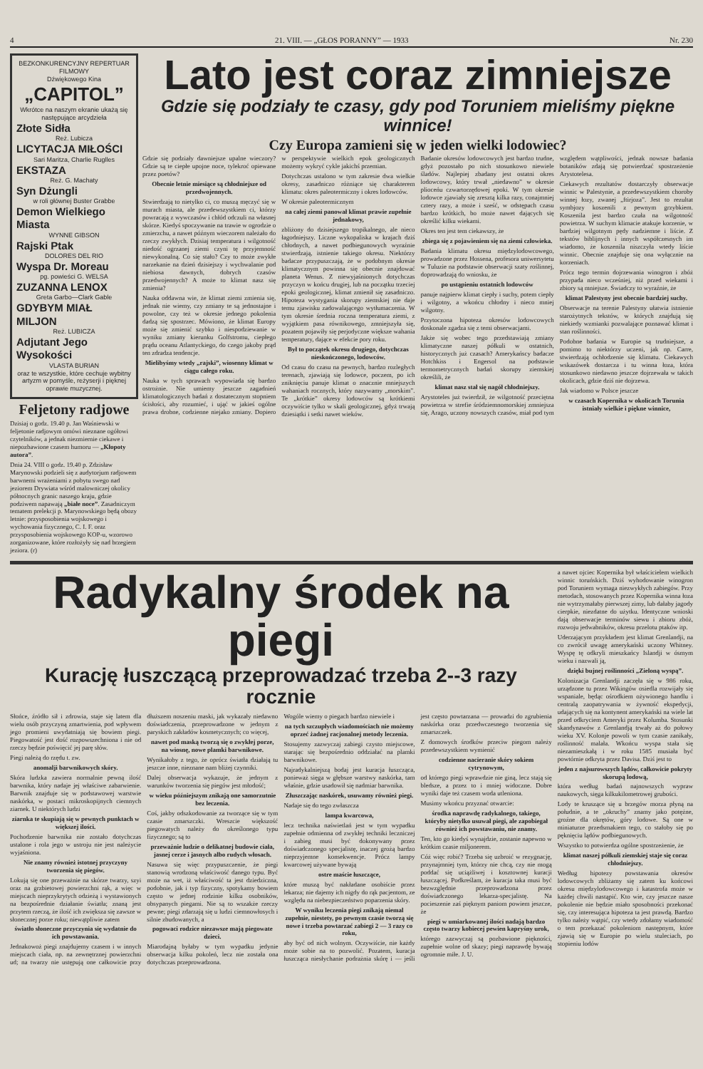4 21. VIII. — „GŁOS PORANNY” — 1933 Nr. 230
BEZKONKURENCYJNY REPERTUAR FILMOWY
Dźwiękowego Kina
„CAPITOL”
Wkrótce na naszym ekranie ukażą się następujące arcydzieła
Złote Sidła
Reż. Lubicza
LICYTACJA MIŁOŚCI
Sari Maritza, Charlie Ruglles
EKSTAZA
Reż. G. Machaty
Syn Dżungli
w roli głównej Buster Grabbe
Demon Wielkiego Miasta
WYNNE GIBSON
Rajski Ptak
DOLORES DEL RIO
Wyspa Dr. Moreau
pg. powieści G. WELSA
ZUZANNA LENOX
Greta Garbo—Clark Gable
GDYBYM MIAŁ MILJON
Reż. LUBICZA
Adjutant Jego Wysokości
VLASTA BURIAN
oraz te wszystkie, które cechuje wybitny artyzm w pomyśle, reżyserji i pięknej oprawie muzycznej.
Feljetony radjowe
Dzisiaj o godz. 19.40 p. Jan Waśniewski w feljetonie radjowym omówi nieznane ogółowi czytelników, a jednak niezmiernie ciekawe i niepozbawione czasem humoru — „Kłopoty autora”.
Dnia 24. VIII o godz. 19.40 p. Zdzisław Marynowski podzieli się z audytorjum radjowem barwnemi wrażeniami z pobytu swego nad jeziorem Drywiata wśród malowniczej okolicy północnych granic naszego kraju, gdzie podziwem napawają „białe noce”. Zasadniczym tematem prelekcji p. Marynowskiego będą obozy letnie: przysposobienia wojskowego i wychowania fizycznego, C. I. F. oraz przysposobienia wojskowego KOP-u, wzorowo zorganizowane, które rozłożyły się nad brzegiem jeziora. (r)
Lato jest coraz zimniejsze
Gdzie się podziały te czasy, gdy pod Toruniem mieliśmy piękne winnice!
Czy Europa zamieni się w jeden wielki lodowiec?
Gdzie się podziały dawniejsze upalne wieczory? Gdzie są te ciepłe upojne noce, tylekroć opiewane przez poetów?
Obecnie letnie miesiące są chłodniejsze od przedwojennych.
Stwierdzają to nietylko ci, co muszą męczyć się w murach miasta, ale przedewszystkiem ci, którzy powracają z wywczasów i chłód odczuli na własnej skórze. Kiedyś spoczywanie na trawie w ogrodzie o zmierzchu, a nawet późnym wieczorem należało do rzeczy zwykłych. Dzisiaj temperatura i wilgotność niedość ogrzanej ziemi czyni tę przyjemność niewykonalną. Co się stało? Czy to może zwykłe narzekanie na dzień dzisiejszy i wychwalanie pod niebiosa dawnych, dobrych czasów przedwojennych? A może to klimat nasz się zmienia?
Nauka oddawna wie, że klimat ziemi zmienia się, jednak nie wiemy, czy zmiany te są jednostajne i powolne, czy też w okresie jednego pokolenia dadzą się spostrzec. Mówiono, że klimat Europy może się zmienić szybko i niespodziewanie w wyniku zmiany kierunku Golfstromu, ciepłego prądu oceanu Atlantyckiego, do czego jakoby prąd ten zdradza tendencje.
Mielibyśmy wtedy „rajski”, wiosenny klimat w ciągu całego roku.
Nauka w tych sprawach wypowiada się bardzo ostrożnie. Nie umiemy jeszcze zagadnień klimatologicznych badań z dostatecznym stopniem ścisłości, aby rozumieć, i ująć w jakieś ogólne prawa drobne, codzienne niejako zmiany. Dopiero w perspektywie wielkich epok geologicznych możemy wykryć cykle jakichś przemian.
Dotychczas ustalono w tym zakresie dwa wielkie okresy, zasadniczo różniące się charakterem klimatu: okres paleotermiczny i okres lodowców.
W okresie paleotermicznym
na całej ziemi panował klimat prawie zupełnie jednakowy,
zbliżony do dzisiejszego tropikalnego, ale nieco łagodniejszy. Liczne wykopaliska w krajach dziś chłodnych, a nawet podbiegunowych wyraźnie stwierdzają, istnienie takiego okresu. Niektórzy badacze przypuszczają, że w podobnym okresie klimatycznym powinna się obecnie znajdować planeta Wenus. Z niewyjaśnionych dotychczas przyczyn w końcu drugiej, lub na początku trzeciej epoki geologicznej, klimat zmienił się zasadniczo. Hipoteza wystygania skorupy ziemskiej nie daje temu zjawisku zadowalającego wytłumaczenia. W tym okresie średnia roczna temperatura ziemi, z wyjątkiem pasa równikowego, zmniejszyła się, pozatem pojawiły się perjodyczne większe wahania temperatury, dające w efekcie pory roku.
Był to początek okresu drugiego, dotychczas nieskończonego, lodowców.
Od czasu do czasu na pewnych, bardzo rozległych terenach, zjawiają się lodowce, poczem, po ich zniknięciu panuje klimat o znacznie mniejszych wahaniach rocznych, który nazywamy „morskim”. Te „krótkie” okresy lodowców są krótkiemi oczywiście tylko w skali geologicznej, gdyż trwają dziesiątki i setki nawet wieków.
Badanie okresów lodowcowych jest bardzo trudne, gdyż pozostało po nich stosunkowo niewiele śladów. Najlepiej zbadany jest ostatni okres lodowcowy, który trwał „niedawno” w okresie plioceńu czwartorzędowej epoki. W tym okresie lodowce zjawiały się zresztą kilka razy, conajmniej cztery razy, a może i sześć, w odstępach czasu bardzo krótkich, bo może nawet dających się określić kilku wiekami.
Okres ten jest tem ciekawszy, że
zbiega się z pojawieniem się na ziemi człowieka.
Badania klimatu okresu międzylodowcowego, prowadzone przez Hossena, profesora uniwersytetu w Tuluzie na podstawie obserwacji szaty roślinnej, doprowadzają do wniosku, że
po ustąpieniu ostatnich lodowców
panuje najpierw klimat ciepły i suchy, potem ciepły i wilgotny, a wkońcu chłodny i nieco mniej wilgotny.
Przytoczona hipoteza okresów lodowcowych doskonale zgadza się z temi obserwacjami.
Jakże się wobec tego przedstawiają zmiany klimatyczne naszej półkuli w ostatnich, historycznych już czasach? Amerykańscy badacze Hotchkiss i Engersol na podstawie termometrycznych badań skorupy ziemskiej określili, że
klimat nasz stał się nagół chłodniejszy.
Arystoteles już twierdził, że wilgotność przeciętna powietrza w strefie śródziemnomorskiej zmniejsza się, Arago, uczony nowszych czasów, miał pod tym względem wątpliwości, jednak nowsze badania botaników zdają się potwierdzać spostrzeżenie Arystotelesa.
Ciekawych rezultatów dostarczyły obserwacje winnic w Palestynie, a przedewszystkiem choroby winnej łozy, zwanej „ftirjoza”. Jest to rezultat symbjozy koszenili z pewnym grzybkiem. Koszenila jest bardzo czuła na wilgotność powietrza. W suchym klimacie atakuje korzenie, w bardziej wilgotnym pędy nadziemne i liście. Z tekstów biblijnych i innych współczesnych im wiadomo, że koszenila niszczyła wtedy liście winnic. Obecnie znajduje się ona wyłącznie na korzeniach.
Prócz tego termin dojrzewania winogron i zbóż przypada nieco wcześniej, niż przed wiekami i zbiory są mniejsze. Świadczy to wyraźnie, że
klimat Palestyny jest obecnie bardziej suchy.
Obserwacje na terenie Palestyny ułatwia istnienie starożytnych tekstów, w których znajdują się niekiedy wzmianki pozwalające poznawać klimat i stan roślinności.
Podobne badania w Europie są trudniejsze, a pomimo to niektórzy uczeni, jak np. Carre, stwierdzają ochłodzenie się klimatu. Ciekawych wskazówek dostarcza i tu winna łoza, która stosunkowo niedawno jeszcze dojrzewała w takich okolicach, gdzie dziś nie dojrzewa.
Jak wiadomo w Polsce jeszcze
w czasach Kopernika w okolicach Torunia istniały wielkie i piękne winnice,
Radykalny środek na piegi
Kurację łuszczącą przeprowadzać trzeba 2--3 razy rocznie
Słońce, źródło sił i zdrowia, staje się latem dla wielu osób przyczyną zmartwienia, pod wpływem jego promieni uwydatniają się bowiem piegi. Piegowatość jest dość rozpowszechniona i nie od rzeczy będzie poświęcić jej parę słów.
Piegi należą do rzędu t. zw.
anomalji barwnikowych skóry.
Skóra ludzka zawiera normalnie pewną ilość barwnika, który nadaje jej właściwe zabarwienie. Barwnik znajduje się w podstawowej warstwie naskórka, w postaci mikroskopijnych ciemnych ziarnek. U niektórych ludzi
ziarnka te skupiają się w pewnych punktach w większej ilości.
Pochodzenie barwnika nie zostało dotychczas ustalone i rola jego w ustroju nie jest należycie wyjaśniona.
Nie znamy również istotnej przyczyny tworzenia się piegów.
Lokują się one przeważnie na skórze twarzy, szyi oraz na grzbietowej powierzchni rąk, a więc w miejscach nieprzykrytych odzieżą i wystawionych na bezpośrednie działanie światła; znaną jest przytem rzeczą, że ilość ich zwiększa się zawsze w słonecznej porze roku; niewątpliwie zatem
światło słoneczne przyczynia się wydatnie do ich powstawania.
Jednakowoż piegi znajdujemy czasem i w innych miejscach ciała, np. na zewnętrznej powierzchni ud; na twarzy nie ustępują one całkowicie przy dłuższem noszeniu maski, jak wykazały niedawno doświadczenia, przeprowadzone w jednym z paryskich zakładów kosmetycznych; co więcej,
nawet pod maską tworzą się o zwykłej porze, na wiosnę, nowe plamki barwnikowe.
Wynikałoby z tego, że oprócz światła działają tu jeszcze inne, nieznane nam bliżej czynniki.
Dalej obserwacja wykazuje, że jednym z warunków tworzenia się piegów jest młodość;
w wieku późniejszym znikają one samorzutnie bez leczenia.
Coś, jakby odszkodowanie za tworzące się w tym czasie zmarszczki. Wreszcie większość piegowatych należy do określonego typu fizycznego; są to
przeważnie ludzie o delikatnej budowie ciała, jasnej cerze i jasnych albo rudych włosach.
Nasuwa się więc przypuszczenie, że piegi stanowią wrodzoną właściwość danego typu. Być może na wet, iż właściwość ta jest dziedziczna, podobnie, jak i typ fizyczny, spotykamy bowiem często w jednej rodzinie kilku osobników, obsypanych piegami. Nie są to wszakże rzeczy pewne; piegi zdarzają się u ludzi ciemnowłosych i silnie zbudowanych, a
pogowaci rodzice niezawsze mają piegowate dzieci.
Miarodajną byłaby w tym wypadku jedynie obserwacja kilku pokoleń, lecz nie została ona dotychczas przeprowadzona.
Wogóle wiemy o piegach bardzo niewiele i
na tych szczupłych wiadomościach nie możemy oprzeć żadnej racjonalnej metody leczenia.
Stosujemy zazwyczaj zabiegi czysto miejscowe, starając się bezpośrednio oddziałać na plamki barwnikowe.
Najradykalniejszą bodaj jest kuracja łuszcząca, ponieważ sięga w głębsze warstwy naskórka, tam właśnie, gdzie usadowił się nadmiar barwnika.
Złuszczając naskórek, usuwamy również piegi.
Nadaje się do tego zwłaszcza
lampa kwarcowa,
lecz technika naświetlań jest w tym wypadku zupełnie odmienna od zwykłej techniki leczniczej i zabieg musi być dokonywany przez doświadczonego specjalistę, inaczej grożą bardzo nieprzyjemne konsekwencje. Prócz lampy kwarcowej używane bywają
ostre maście łuszczące,
które muszą być nakładane osobiście przez lekarza; nie dajemy ich nigdy do rąk pacjentom, ze względu na niebezpieczeństwo poparzenia skóry.
W wyniku leczenia piegi znikają niemal zupełnie, niestety, po pewnym czasie tworzą się nowe i trzeba powtarzać zabiegi 2 — 3 razy co roku,
aby być od nich wolnym. Oczywiście, nie każdy może sobie na to pozwolić. Pozatem, kuracja łuszcząca niesłychanie podrażnia skórę i — jeśli jest często powtarzana — prowadzi do zgrubienia naskórka oraz przedwczesnego tworzenia się zmarszczek.
Z domowych środków przeciw piegom należy przedewszystkiem wymienić
codzienne nacieranie skóry sokiem cytrynowym,
od którego piegi wprawdzie nie giną, lecz stają się bledsze, a przez to i mniej widoczne. Dobre wyniki daje też czasem woda utleniona.
Musimy wkońcu przyznać otwarcie:
środka naprawdę radykalnego, takiego, któryby nietylko usuwał piegi, ale zapobiegał również ich powstawaniu, nie znamy.
Ten, kto go kiedyś wynajdzie, zostanie napewno w krótkim czasie miljonerem.
Cóż więc robić? Trzeba się uzbroić w rezygnację, przynajmniej tym, którzy nie chcą, czy nie mogą poddać się uciążliwej i kosztownej kuracji łuszczącej. Podkreślam, że kuracja taka musi być bezwzględnie przeprowadzona przez doświadczonego lekarza-specjalistę. Na pocieszenie zaś pięknym paniom powiem jeszcze, że
piegi w umiarkowanej ilości nadają bardzo często twarzy kobiecej pewien kapryśny urok,
którego zazwyczaj są pozbawione piękności, zupełnie wolne od skazy; piegi naprawdę bywają ogromnie miłe. J. U.
a nawet ojciec Kopernika był właścicielem wielkich winnic toruńskich. Dziś wyhodowanie winogron pod Toruniem wymaga niezwykłych zabiegów. Przy metodach, stosowanych przez Kopernika winna łoza nie wytrzymałaby pierwszej zimy, lub dałaby jagody cierpkie, niezdatne do użytku. Identyczne wnioski dają obserwacje terminów siewu i zbioru zbóż, rozwoju jedwabników, okresu przelotu ptaków itp.
Uderzającym przykładem jest klimat Grenlandji, na co zwrócił uwagę amerykański uczony Whitney. Wyspę tę odkryli mieszkańcy Islandji w ósmym wieku i nazwali ją,
dzięki bujnej roślinności „Zieloną wyspą”.
Kolonizacja Grenlandji zaczęła się w 986 roku, urządzone tu przez Wikingów osiedla rozwijały się wspaniale, będąc ośrodkiem ożywionego handlu i centralą zaopatrywania w żywność ekspedycji, udających się na kontynent amerykański na wiele lat przed odkryciem Ameryki przez Kolumba. Stosunki skandynawów z Grenlandją trwały aż do połowy wieku XV. Kolonje powoli w tym czasie zanikały, roślinność malała. Wkońcu wyspa stała się niezamieszkałą i w roku 1585 musiała być powtórnie odkryta przez Davisa. Dziś jest to
jeden z najsurowszych lądów, całkowicie pokryty skorupą lodową,
która według badań najnowszych wypraw naukowych, sięga kilkukilometrowej grubości.
Lody te kruszące się u brzegów morza płyną na południe, a te „okruchy” znamy jako potężne, groźne dla okrętów, góry lodowe. Są one w miniaturze przedsmakiem tego, co stałoby się po pęknięciu lądów podbiegunowych.
Wszystko to potwierdza ogólne spostrzeżenie, że
klimat naszej półkuli ziemskiej staje się coraz chłodniejszy.
Według hipotezy powstawania okresów lodowcowych zbliżamy się zatem ku końcowi okresu międzylodowcowego i katastrofa może w każdej chwili nastąpić. Kto wie, czy jeszcze nasze pokolenie nie będzie miało sposobności przekonać się, czy interesująca hipoteza ta jest prawdą. Bardzo tylko należy wątpić, czy wtedy zdołamy wiadomość o tem przekazać pokoleniom następnym, które zjawią się w Europie po wielu stuleciach, po stopieniu lodów